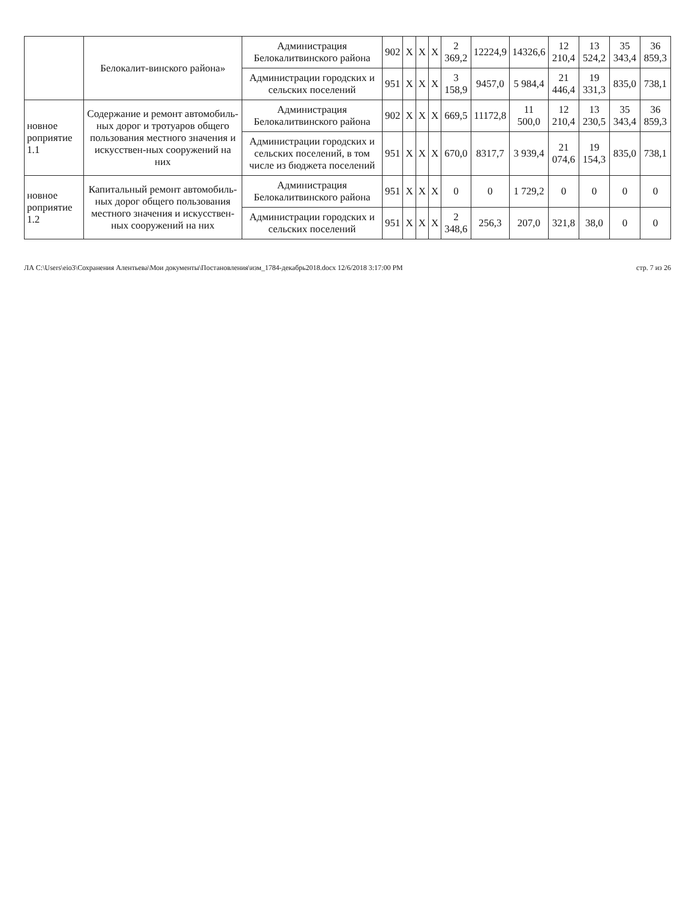| | Белокалит-винского района» | Администрация Белокалитвинского района | 902 | Х | Х | Х | 2 369,2 | 12224,9 | 14326,6 | 12 210,4 | 13 524,2 | 35 343,4 | 36 859,3 |
| | | Администрации городских и сельских поселений | 951 | Х | Х | Х | 3 158,9 | 9457,0 | 5 984,4 | 21 446,4 | 19 331,3 | 835,0 | 738,1 |
| новное роприятие 1.1 | Содержание и ремонт автомобиль-ных дорог и тротуаров общего пользования местного значения и искусствен-ных сооружений на них | Администрация Белокалитвинского района | 902 | Х | Х | Х | 669,5 | 11172,8 | 11 500,0 | 12 210,4 | 13 230,5 | 35 343,4 | 36 859,3 |
| | | Администрации городских и сельских поселений, в том числе из бюджета поселений | 951 | Х | Х | Х | 670,0 | 8317,7 | 3 939,4 | 21 074,6 | 19 154,3 | 835,0 | 738,1 |
| новное роприятие 1.2 | Капитальный ремонт автомобиль-ных дорог общего пользования местного значения и искусствен-ных сооружений на них | Администрация Белокалитвинского района | 951 | Х | Х | Х | 0 | 0 | 1 729,2 | 0 | 0 | 0 | 0 |
| | | Администрации городских и сельских поселений | 951 | Х | Х | Х | 2 348,6 | 256,3 | 207,0 | 321,8 | 38,0 | 0 | 0 |
ЛА C:\Users\eio3\Сохранения Алентьева\Мои документы\Постановления\изм_1784-декабрь2018.docx 12/6/2018 3:17:00 PM стр. 7 из 26